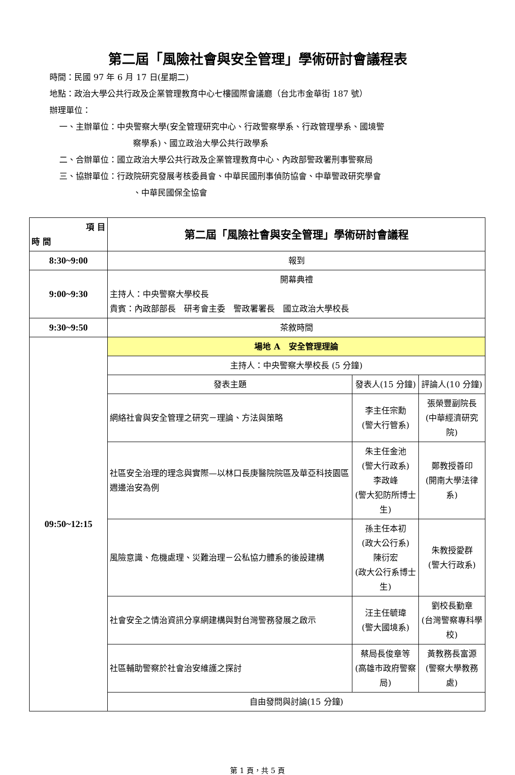第二屆「風險社會與安全管理」學術研討會議程表
時間：民國 97 年 6 月 17 日(星期二)
地點：政治大學公共行政及企業管理教育中心七樓國際會議廳（台北市金華街 187 號）
辦理單位：
一、主辦單位：中央警察大學(安全管理研究中心、行政警察學系、行政管理學系、國境警
察學系)、國立政治大學公共行政學系
二、合辦單位：國立政治大學公共行政及企業管理教育中心、內政部警政署刑事警察局
三、協辦單位：行政院研究發展考核委員會、中華民國刑事偵防協會、中華警政研究學會
、中華民國保全協會
| 項 目 時 間 | 第二屆「風險社會與安全管理」學術研討會議程 | | |
| --- | --- | --- | --- |
| 8:30~9:00 | 報到 | | |
| 9:00~9:30 | 開幕典禮 主持人：中央警察大學校長 貴賓：內政部部長 研考會主委 警政署署長 國立政治大學校長 | | |
| 9:30~9:50 | 茶敘時間 | | |
| 09:50~12:15 | 場地 A 安全管理理論 | | |
| | 主持人：中央警察大學校長 (5 分鐘) | | |
| | 發表主題 | 發表人(15 分鐘) | 評論人(10 分鐘) |
| | 網絡社會與安全管理之研究－理論、方法與策略 | 李主任宗勳 (警大行管系) | 張榮豐副院長 (中華經濟研究院) |
| | 社區安全治理的理念與實際—以林口長庚醫院院區及華亞科技園區週邊治安為例 | 朱主任金池 (警大行政系) 李政峰 (警大犯防所博士生) | 鄭教授善印 (開南大學法律系) |
| | 風險意識、危機處理、災難治理－公私協力體系的後設建構 | 孫主任本初 (政大公行系) 陳衍宏 (政大公行系博士生) | 朱教授愛群 (警大行政系) |
| | 社會安全之情治資訊分享網建構與對台灣警務發展之啟示 | 汪主任毓瑋 (警大國境系) | 劉校長勤章 (台灣警察專科學校) |
| | 社區輔助警察於社會治安維護之探討 | 蔡局長俊章等 (高雄市政府警察局) | 黃教務長富源 (警察大學教務處) |
| | 自由發問與討論(15 分鐘) | | |
第 1 頁，共 5 頁